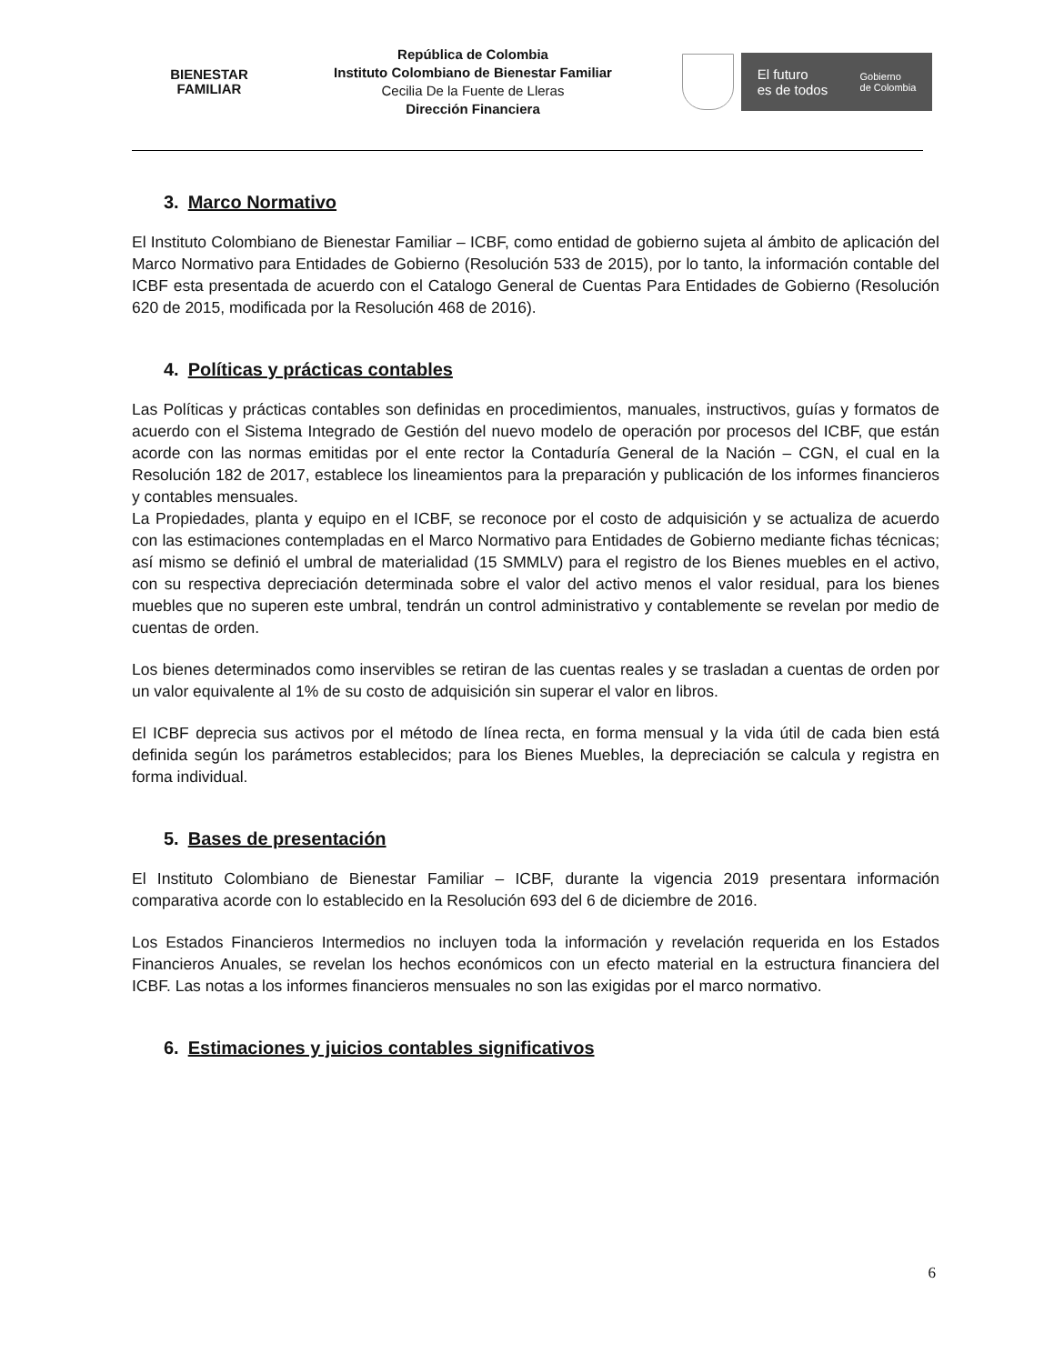BIENESTAR
FAMILIAR
República de Colombia
Instituto Colombiano de Bienestar Familiar
Cecilia De la Fuente de Lleras
Dirección Financiera
El futuro
es de todos Gobierno
de Colombia
3. Marco Normativo
El Instituto Colombiano de Bienestar Familiar – ICBF, como entidad de gobierno sujeta al ámbito de aplicación del Marco Normativo para Entidades de Gobierno (Resolución 533 de 2015), por lo tanto, la información contable del ICBF esta presentada de acuerdo con el Catalogo General de Cuentas Para Entidades de Gobierno (Resolución 620 de 2015, modificada por la Resolución 468 de 2016).
4. Políticas y prácticas contables
Las Políticas y prácticas contables son definidas en procedimientos, manuales, instructivos, guías y formatos de acuerdo con el Sistema Integrado de Gestión del nuevo modelo de operación por procesos del ICBF, que están acorde con las normas emitidas por el ente rector la Contaduría General de la Nación – CGN, el cual en la Resolución 182 de 2017, establece los lineamientos para la preparación y publicación de los informes financieros y contables mensuales.
La Propiedades, planta y equipo en el ICBF, se reconoce por el costo de adquisición y se actualiza de acuerdo con las estimaciones contempladas en el Marco Normativo para Entidades de Gobierno mediante fichas técnicas; así mismo se definió el umbral de materialidad (15 SMMLV) para el registro de los Bienes muebles en el activo, con su respectiva depreciación determinada sobre el valor del activo menos el valor residual, para los bienes muebles que no superen este umbral, tendrán un control administrativo y contablemente se revelan por medio de cuentas de orden.
Los bienes determinados como inservibles se retiran de las cuentas reales y se trasladan a cuentas de orden por un valor equivalente al 1% de su costo de adquisición sin superar el valor en libros.
El ICBF deprecia sus activos por el método de línea recta, en forma mensual y la vida útil de cada bien está definida según los parámetros establecidos; para los Bienes Muebles, la depreciación se calcula y registra en forma individual.
5. Bases de presentación
El Instituto Colombiano de Bienestar Familiar – ICBF, durante la vigencia 2019 presentara información comparativa acorde con lo establecido en la Resolución 693 del 6 de diciembre de 2016.
Los Estados Financieros Intermedios no incluyen toda la información y revelación requerida en los Estados Financieros Anuales, se revelan los hechos económicos con un efecto material en la estructura financiera del ICBF. Las notas a los informes financieros mensuales no son las exigidas por el marco normativo.
6. Estimaciones y juicios contables significativos
6